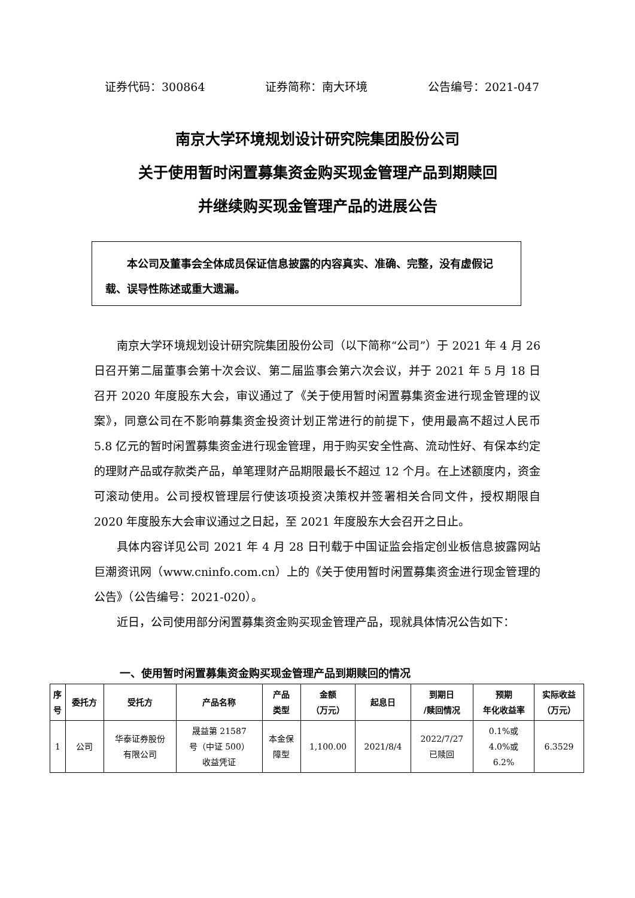证券代码：300864 证券简称：南大环境 公告编号：2021-047
南京大学环境规划设计研究院集团股份公司
关于使用暂时闲置募集资金购买现金管理产品到期赎回
并继续购买现金管理产品的进展公告
本公司及董事会全体成员保证信息披露的内容真实、准确、完整，没有虚假记载、误导性陈述或重大遗漏。
南京大学环境规划设计研究院集团股份公司（以下简称“公司”）于 2021 年 4 月 26 日召开第二届董事会第十次会议、第二届监事会第六次会议，并于 2021 年 5 月 18 日召开 2020 年度股东大会，审议通过了《关于使用暂时闲置募集资金进行现金管理的议案》，同意公司在不影响募集资金投资计划正常进行的前提下，使用最高不超过人民币 5.8 亿元的暂时闲置募集资金进行现金管理，用于购买安全性高、流动性好、有保本约定的理财产品或存款类产品，单笔理财产品期限最长不超过 12 个月。在上述额度内，资金可滚动使用。公司授权管理层行使该项投资决策权并签署相关合同文件，授权期限自 2020 年度股东大会审议通过之日起，至 2021 年度股东大会召开之日止。
具体内容详见公司 2021 年 4 月 28 日刊载于中国证监会指定创业板信息披露网站巨潮资讯网（www.cninfo.com.cn）上的《关于使用暂时闲置募集资金进行现金管理的公告》（公告编号：2021-020）。
近日，公司使用部分闲置募集资金购买现金管理产品，现就具体情况公告如下：
一、使用暂时闲置募集资金购买现金管理产品到期赎回的情况
| 序 号 | 委托方 | 受托方 | 产品名称 | 产品 类型 | 金额 （万元） | 起息日 | 到期日 /赎回情况 | 预期 年化收益率 | 实际收益 （万元） |
| --- | --- | --- | --- | --- | --- | --- | --- | --- | --- |
| 1 | 公司 | 华泰证券股份 有限公司 | 晟益第 21587 号（中证 500） 收益凭证 | 本金保 障型 | 1,100.00 | 2021/8/4 | 2022/7/27 已赎回 | 0.1%或 4.0%或 6.2% | 6.3529 |